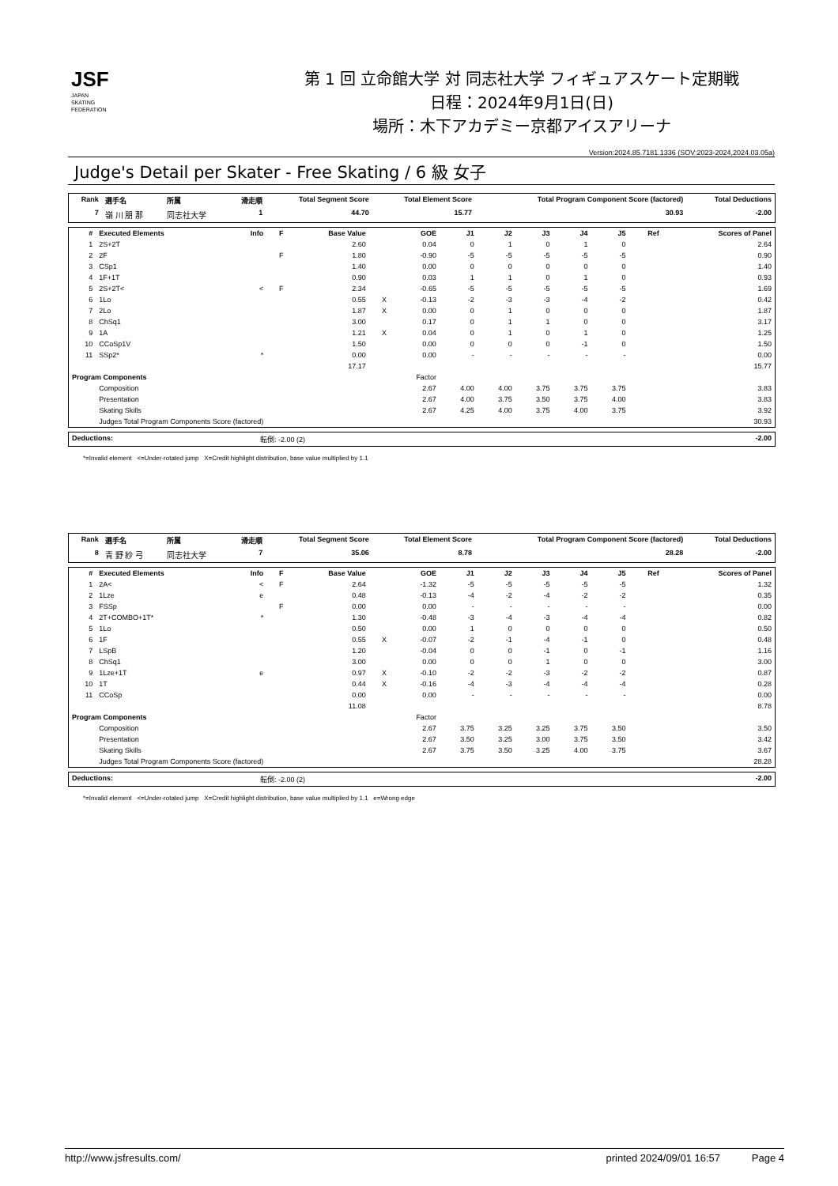JSF
JAPAN
SKATING
FEDERATION
第 1 回 立命館大学 対 同志社大学 フィギュアスケート定期戦
日程：2024年9月1日(日)
場所：木下アカデミー京都アイスアリーナ
Version:2024.85.7181.1336 (SOV:2023-2024,2024.03.05a)
Judge's Detail per Skater - Free Skating / 6 級 女子
| Rank | 選手名 | 所属 | 滑走順 | Total Segment Score | Total Element Score | Total Program Component Score (factored) | Total Deductions |
| --- | --- | --- | --- | --- | --- | --- | --- |
| 7 | 嶺 川 朋 那 | 同志社大学 | 1 | 44.70 | 15.77 | 30.93 | -2.00 |
| # | Executed Elements | Info | F | Base Value | | GOE | J1 | J2 | J3 | J4 | J5 | Ref | Scores of Panel |
| --- | --- | --- | --- | --- | --- | --- | --- | --- | --- | --- | --- | --- | --- |
| 1 | 2S+2T | | | 2.60 | | 0.04 | 0 | 1 | 0 | 1 | 0 | | 2.64 |
| 2 | 2F | | F | 1.80 | | -0.90 | -5 | -5 | -5 | -5 | -5 | | 0.90 |
| 3 | CSp1 | | | 1.40 | | 0.00 | 0 | 0 | 0 | 0 | 0 | | 1.40 |
| 4 | 1F+1T | | | 0.90 | | 0.03 | 1 | 1 | 0 | 1 | 0 | | 0.93 |
| 5 | 2S+2T< | < | F | 2.34 | | -0.65 | -5 | -5 | -5 | -5 | -5 | | 1.69 |
| 6 | 1Lo | | | 0.55 | X | -0.13 | -2 | -3 | -3 | -4 | -2 | | 0.42 |
| 7 | 2Lo | | | 1.87 | X | 0.00 | 0 | 1 | 0 | 0 | 0 | | 1.87 |
| 8 | ChSq1 | | | 3.00 | | 0.17 | 0 | 1 | 1 | 0 | 0 | | 3.17 |
| 9 | 1A | | | 1.21 | X | 0.04 | 0 | 1 | 0 | 1 | 0 | | 1.25 |
| 10 | CCoSp1V | | | 1.50 | | 0.00 | 0 | 0 | 0 | -1 | 0 | | 1.50 |
| 11 | SSp2* | * | | 0.00 | | 0.00 | - | - | - | - | - | | 0.00 |
| | | | | 17.17 | | | | | | | | | 15.77 |
| Program Components | | | | | | Factor | | | | | | | |
| | Composition | | | | | 2.67 | 4.00 | 4.00 | 3.75 | 3.75 | 3.75 | | 3.83 |
| | Presentation | | | | | 2.67 | 4.00 | 3.75 | 3.50 | 3.75 | 4.00 | | 3.83 |
| | Skating Skills | | | | | 2.67 | 4.25 | 4.00 | 3.75 | 4.00 | 3.75 | | 3.92 |
| | Judges Total Program Components Score (factored) | | | | | | | | | | | | 30.93 |
| Deductions: | 転倒: -2.00 (2) | -2.00 |
*=Invalid element <=Under-rotated jump X=Credit highlight distribution, base value multiplied by 1.1
| Rank | 選手名 | 所属 | 滑走順 | Total Segment Score | Total Element Score | Total Program Component Score (factored) | Total Deductions |
| --- | --- | --- | --- | --- | --- | --- | --- |
| 8 | 青 野 紗 弓 | 同志社大学 | 7 | 35.06 | 8.78 | 28.28 | -2.00 |
| # | Executed Elements | Info | F | Base Value | | GOE | J1 | J2 | J3 | J4 | J5 | Ref | Scores of Panel |
| --- | --- | --- | --- | --- | --- | --- | --- | --- | --- | --- | --- | --- | --- |
| 1 | 2A< | < | F | 2.64 | | -1.32 | -5 | -5 | -5 | -5 | -5 | | 1.32 |
| 2 | 1Lze | e | | 0.48 | | -0.13 | -4 | -2 | -4 | -2 | -2 | | 0.35 |
| 3 | FSSp | | F | 0.00 | | 0.00 | - | - | - | - | - | | 0.00 |
| 4 | 2T+COMBO+1T* | * | | 1.30 | | -0.48 | -3 | -4 | -3 | -4 | -4 | | 0.82 |
| 5 | 1Lo | | | 0.50 | | 0.00 | 1 | 0 | 0 | 0 | 0 | | 0.50 |
| 6 | 1F | | | 0.55 | X | -0.07 | -2 | -1 | -4 | -1 | 0 | | 0.48 |
| 7 | LSpB | | | 1.20 | | -0.04 | 0 | 0 | -1 | 0 | -1 | | 1.16 |
| 8 | ChSq1 | | | 3.00 | | 0.00 | 0 | 0 | 1 | 0 | 0 | | 3.00 |
| 9 | 1Lze+1T | e | | 0.97 | X | -0.10 | -2 | -2 | -3 | -2 | -2 | | 0.87 |
| 10 | 1T | | | 0.44 | X | -0.16 | -4 | -3 | -4 | -4 | -4 | | 0.28 |
| 11 | CCoSp | | | 0.00 | | 0.00 | - | - | - | - | - | | 0.00 |
| | | | | 11.08 | | | | | | | | | 8.78 |
| Program Components | | | | | | Factor | | | | | | | |
| | Composition | | | | | 2.67 | 3.75 | 3.25 | 3.25 | 3.75 | 3.50 | | 3.50 |
| | Presentation | | | | | 2.67 | 3.50 | 3.25 | 3.00 | 3.75 | 3.50 | | 3.42 |
| | Skating Skills | | | | | 2.67 | 3.75 | 3.50 | 3.25 | 4.00 | 3.75 | | 3.67 |
| | Judges Total Program Components Score (factored) | | | | | | | | | | | | 28.28 |
| Deductions: | 転倒: -2.00 (2) | -2.00 |
*=Invalid element <=Under-rotated jump X=Credit highlight distribution, base value multiplied by 1.1 e=Wrong edge
http://www.jsfresults.com/ printed 2024/09/01 16:57 Page 4